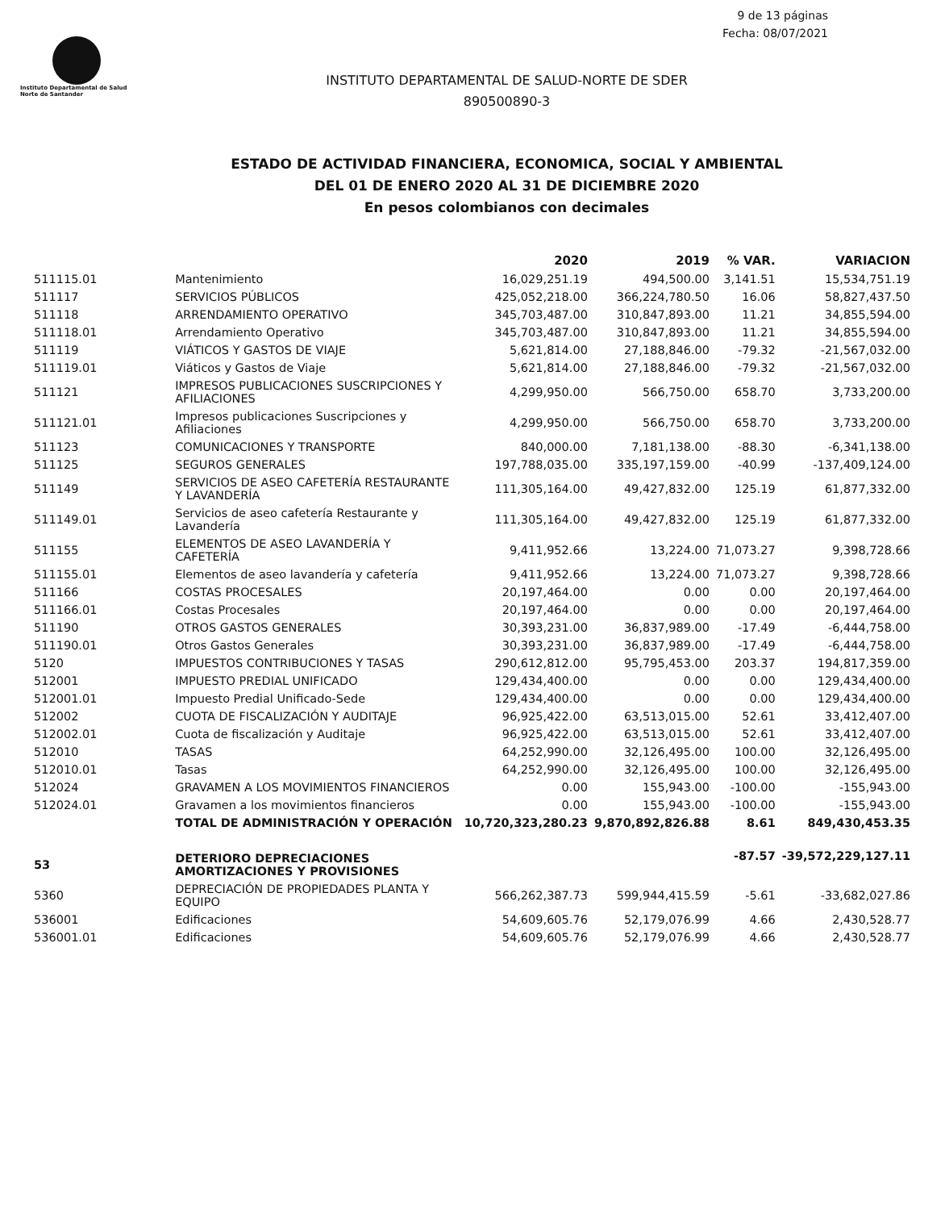9 de 13 páginas
Fecha: 08/07/2021
Instituto Departamental de Salud
Norte de Santander
INSTITUTO DEPARTAMENTAL DE SALUD-NORTE DE SDER
890500890-3
ESTADO DE ACTIVIDAD FINANCIERA, ECONOMICA, SOCIAL Y AMBIENTAL
DEL 01 DE ENERO 2020 AL 31 DE DICIEMBRE 2020
En pesos colombianos con decimales
| | | 2020 | 2019 | % VAR. | VARIACION |
| --- | --- | --- | --- | --- | --- |
| 511115.01 | Mantenimiento | 16,029,251.19 | 494,500.00 | 3,141.51 | 15,534,751.19 |
| 511117 | SERVICIOS PÚBLICOS | 425,052,218.00 | 366,224,780.50 | 16.06 | 58,827,437.50 |
| 511118 | ARRENDAMIENTO OPERATIVO | 345,703,487.00 | 310,847,893.00 | 11.21 | 34,855,594.00 |
| 511118.01 | Arrendamiento Operativo | 345,703,487.00 | 310,847,893.00 | 11.21 | 34,855,594.00 |
| 511119 | VIÁTICOS Y GASTOS DE VIAJE | 5,621,814.00 | 27,188,846.00 | -79.32 | -21,567,032.00 |
| 511119.01 | Viáticos y Gastos de Viaje | 5,621,814.00 | 27,188,846.00 | -79.32 | -21,567,032.00 |
| 511121 | IMPRESOS PUBLICACIONES SUSCRIPCIONES Y AFILIACIONES | 4,299,950.00 | 566,750.00 | 658.70 | 3,733,200.00 |
| 511121.01 | Impresos publicaciones Suscripciones y Afiliaciones | 4,299,950.00 | 566,750.00 | 658.70 | 3,733,200.00 |
| 511123 | COMUNICACIONES Y TRANSPORTE | 840,000.00 | 7,181,138.00 | -88.30 | -6,341,138.00 |
| 511125 | SEGUROS GENERALES | 197,788,035.00 | 335,197,159.00 | -40.99 | -137,409,124.00 |
| 511149 | SERVICIOS DE ASEO CAFETERÍA RESTAURANTE Y LAVANDERÍA | 111,305,164.00 | 49,427,832.00 | 125.19 | 61,877,332.00 |
| 511149.01 | Servicios de aseo cafetería Restaurante y Lavandería | 111,305,164.00 | 49,427,832.00 | 125.19 | 61,877,332.00 |
| 511155 | ELEMENTOS DE ASEO LAVANDERÍA Y CAFETERÍA | 9,411,952.66 | 13,224.00 | 71,073.27 | 9,398,728.66 |
| 511155.01 | Elementos de aseo lavandería y cafetería | 9,411,952.66 | 13,224.00 | 71,073.27 | 9,398,728.66 |
| 511166 | COSTAS PROCESALES | 20,197,464.00 | 0.00 | 0.00 | 20,197,464.00 |
| 511166.01 | Costas Procesales | 20,197,464.00 | 0.00 | 0.00 | 20,197,464.00 |
| 511190 | OTROS GASTOS GENERALES | 30,393,231.00 | 36,837,989.00 | -17.49 | -6,444,758.00 |
| 511190.01 | Otros Gastos Generales | 30,393,231.00 | 36,837,989.00 | -17.49 | -6,444,758.00 |
| 5120 | IMPUESTOS CONTRIBUCIONES Y TASAS | 290,612,812.00 | 95,795,453.00 | 203.37 | 194,817,359.00 |
| 512001 | IMPUESTO PREDIAL UNIFICADO | 129,434,400.00 | 0.00 | 0.00 | 129,434,400.00 |
| 512001.01 | Impuesto Predial Unificado-Sede | 129,434,400.00 | 0.00 | 0.00 | 129,434,400.00 |
| 512002 | CUOTA DE FISCALIZACIÓN Y AUDITAJE | 96,925,422.00 | 63,513,015.00 | 52.61 | 33,412,407.00 |
| 512002.01 | Cuota de fiscalización y Auditaje | 96,925,422.00 | 63,513,015.00 | 52.61 | 33,412,407.00 |
| 512010 | TASAS | 64,252,990.00 | 32,126,495.00 | 100.00 | 32,126,495.00 |
| 512010.01 | Tasas | 64,252,990.00 | 32,126,495.00 | 100.00 | 32,126,495.00 |
| 512024 | GRAVAMEN A LOS MOVIMIENTOS FINANCIEROS | 0.00 | 155,943.00 | -100.00 | -155,943.00 |
| 512024.01 | Gravamen a los movimientos financieros | 0.00 | 155,943.00 | -100.00 | -155,943.00 |
| | TOTAL DE ADMINISTRACIÓN Y OPERACIÓN | 10,720,323,280.23 | 9,870,892,826.88 | 8.61 | 849,430,453.35 |
| 53 | DETERIORO DEPRECIACIONES AMORTIZACIONES Y PROVISIONES | | | -87.57 | -39,572,229,127.11 |
| 5360 | DEPRECIACIÓN DE PROPIEDADES PLANTA Y EQUIPO | 566,262,387.73 | 599,944,415.59 | -5.61 | -33,682,027.86 |
| 536001 | Edificaciones | 54,609,605.76 | 52,179,076.99 | 4.66 | 2,430,528.77 |
| 536001.01 | Edificaciones | 54,609,605.76 | 52,179,076.99 | 4.66 | 2,430,528.77 |